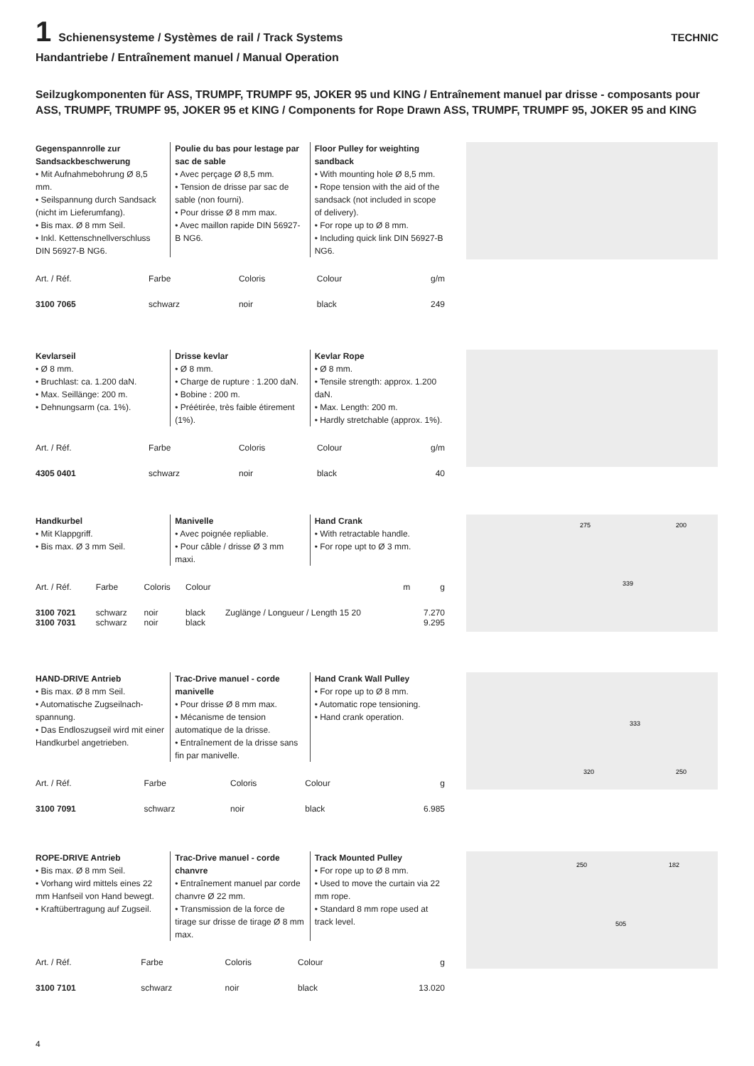1 Schienensysteme / Systèmes de rail / Track Systems TECHNIC
Handantriebe / Entraînement manuel / Manual Operation
Seilzugkomponenten für ASS, TRUMPF, TRUMPF 95, JOKER 95 und KING / Entraînement manuel par drisse - composants pour ASS, TRUMPF, TRUMPF 95, JOKER 95 et KING / Components for Rope Drawn ASS, TRUMPF, TRUMPF 95, JOKER 95 and KING
Gegenspannrolle zur Sandsackbeschwerung
• Mit Aufnahmebohrung Ø 8,5 mm.
• Seilspannung durch Sandsack (nicht im Lieferumfang).
• Bis max. Ø 8 mm Seil.
• Inkl. Kettenschnellverschluss DIN 56927-B NG6.
Poulie du bas pour lestage par sac de sable
• Avec perçage Ø 8,5 mm.
• Tension de drisse par sac de sable (non fourni).
• Pour drisse Ø 8 mm max.
• Avec maillon rapide DIN 56927-B NG6.
Floor Pulley for weighting sandback
• With mounting hole Ø 8,5 mm.
• Rope tension with the aid of the sandsack (not included in scope of delivery).
• For rope up to Ø 8 mm.
• Including quick link DIN 56927-B NG6.
| Art. / Réf. | Farbe | Coloris | Colour | | g/m |
| --- | --- | --- | --- | --- | --- |
| 3100 7065 | schwarz | noir | black | | 249 |
Kevlarseil
• Ø 8 mm.
• Bruchlast: ca. 1.200 daN.
• Max. Seillänge: 200 m.
• Dehnungsarm (ca. 1%).
Drisse kevlar
• Ø 8 mm.
• Charge de rupture : 1.200 daN.
• Bobine : 200 m.
• Préétirée, très faible étirement (1%).
Kevlar Rope
• Ø 8 mm.
• Tensile strength: approx. 1.200 daN.
• Max. Length: 200 m.
• Hardly stretchable (approx. 1%).
| Art. / Réf. | Farbe | Coloris | Colour | | g/m |
| --- | --- | --- | --- | --- | --- |
| 4305 0401 | schwarz | noir | black | | 40 |
Handkurbel
• Mit Klappgriff.
• Bis max. Ø 3 mm Seil.
Manivelle
• Avec poignée repliable.
• Pour câble / drisse Ø 3 mm maxi.
Hand Crank
• With retractable handle.
• For rope upt to Ø 3 mm.
| Art. / Réf. | Farbe | Coloris | Colour | m | g |
| --- | --- | --- | --- | --- | --- |
| 3100 7021 3100 7031 | schwarz schwarz | noir noir | black black | Zuglänge / Longueur / Length 15 20 | 7.270 9.295 |
275
200
339
HAND-DRIVE Antrieb
• Bis max. Ø 8 mm Seil.
• Automatische Zugseilnach-spannung.
• Das Endloszugseil wird mit einer Handkurbel angetrieben.
Trac-Drive manuel - corde manivelle
• Pour drisse Ø 8 mm max.
• Mécanisme de tension automatique de la drisse.
• Entraînement de la drisse sans fin par manivelle.
Hand Crank Wall Pulley
• For rope up to Ø 8 mm.
• Automatic rope tensioning.
• Hand crank operation.
| Art. / Réf. | Farbe | Coloris | Colour | | g |
| --- | --- | --- | --- | --- | --- |
| 3100 7091 | schwarz | noir | black | | 6.985 |
333
320
250
ROPE-DRIVE Antrieb
• Bis max. Ø 8 mm Seil.
• Vorhang wird mittels eines 22 mm Hanfseil von Hand bewegt.
• Kraftübertragung auf Zugseil.
Trac-Drive manuel - corde chanvre
• Entraînement manuel par corde chanvre Ø 22 mm.
• Transmission de la force de tirage sur drisse de tirage Ø 8 mm max.
Track Mounted Pulley
• For rope up to Ø 8 mm.
• Used to move the curtain via 22 mm rope.
• Standard 8 mm rope used at track level.
| Art. / Réf. | Farbe | Coloris | Colour | | g |
| --- | --- | --- | --- | --- | --- |
| 3100 7101 | schwarz | noir | black | | 13.020 |
250
182
505
4